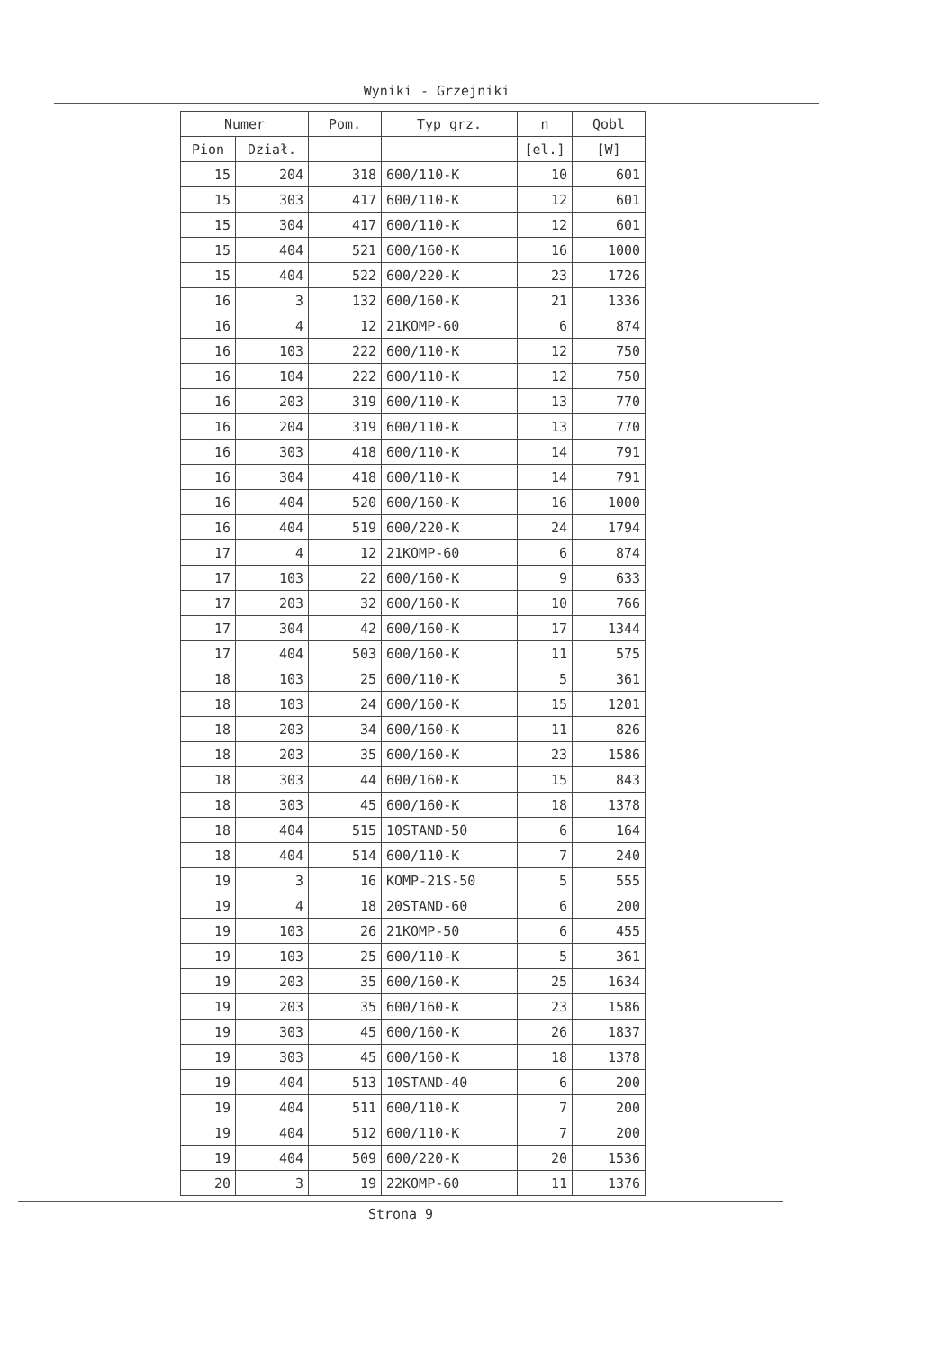Wyniki - Grzejniki
| Numer | | Pom. | Typ grz. | n | Qobl |
| --- | --- | --- | --- | --- | --- |
| Pion | Dział. | | | [el.] | [W] |
| 15 | 204 | 318 | 600/110-K | 10 | 601 |
| 15 | 303 | 417 | 600/110-K | 12 | 601 |
| 15 | 304 | 417 | 600/110-K | 12 | 601 |
| 15 | 404 | 521 | 600/160-K | 16 | 1000 |
| 15 | 404 | 522 | 600/220-K | 23 | 1726 |
| 16 | 3 | 132 | 600/160-K | 21 | 1336 |
| 16 | 4 | 12 | 21KOMP-60 | 6 | 874 |
| 16 | 103 | 222 | 600/110-K | 12 | 750 |
| 16 | 104 | 222 | 600/110-K | 12 | 750 |
| 16 | 203 | 319 | 600/110-K | 13 | 770 |
| 16 | 204 | 319 | 600/110-K | 13 | 770 |
| 16 | 303 | 418 | 600/110-K | 14 | 791 |
| 16 | 304 | 418 | 600/110-K | 14 | 791 |
| 16 | 404 | 520 | 600/160-K | 16 | 1000 |
| 16 | 404 | 519 | 600/220-K | 24 | 1794 |
| 17 | 4 | 12 | 21KOMP-60 | 6 | 874 |
| 17 | 103 | 22 | 600/160-K | 9 | 633 |
| 17 | 203 | 32 | 600/160-K | 10 | 766 |
| 17 | 304 | 42 | 600/160-K | 17 | 1344 |
| 17 | 404 | 503 | 600/160-K | 11 | 575 |
| 18 | 103 | 25 | 600/110-K | 5 | 361 |
| 18 | 103 | 24 | 600/160-K | 15 | 1201 |
| 18 | 203 | 34 | 600/160-K | 11 | 826 |
| 18 | 203 | 35 | 600/160-K | 23 | 1586 |
| 18 | 303 | 44 | 600/160-K | 15 | 843 |
| 18 | 303 | 45 | 600/160-K | 18 | 1378 |
| 18 | 404 | 515 | 10STAND-50 | 6 | 164 |
| 18 | 404 | 514 | 600/110-K | 7 | 240 |
| 19 | 3 | 16 | KOMP-21S-50 | 5 | 555 |
| 19 | 4 | 18 | 20STAND-60 | 6 | 200 |
| 19 | 103 | 26 | 21KOMP-50 | 6 | 455 |
| 19 | 103 | 25 | 600/110-K | 5 | 361 |
| 19 | 203 | 35 | 600/160-K | 25 | 1634 |
| 19 | 203 | 35 | 600/160-K | 23 | 1586 |
| 19 | 303 | 45 | 600/160-K | 26 | 1837 |
| 19 | 303 | 45 | 600/160-K | 18 | 1378 |
| 19 | 404 | 513 | 10STAND-40 | 6 | 200 |
| 19 | 404 | 511 | 600/110-K | 7 | 200 |
| 19 | 404 | 512 | 600/110-K | 7 | 200 |
| 19 | 404 | 509 | 600/220-K | 20 | 1536 |
| 20 | 3 | 19 | 22KOMP-60 | 11 | 1376 |
Strona 9